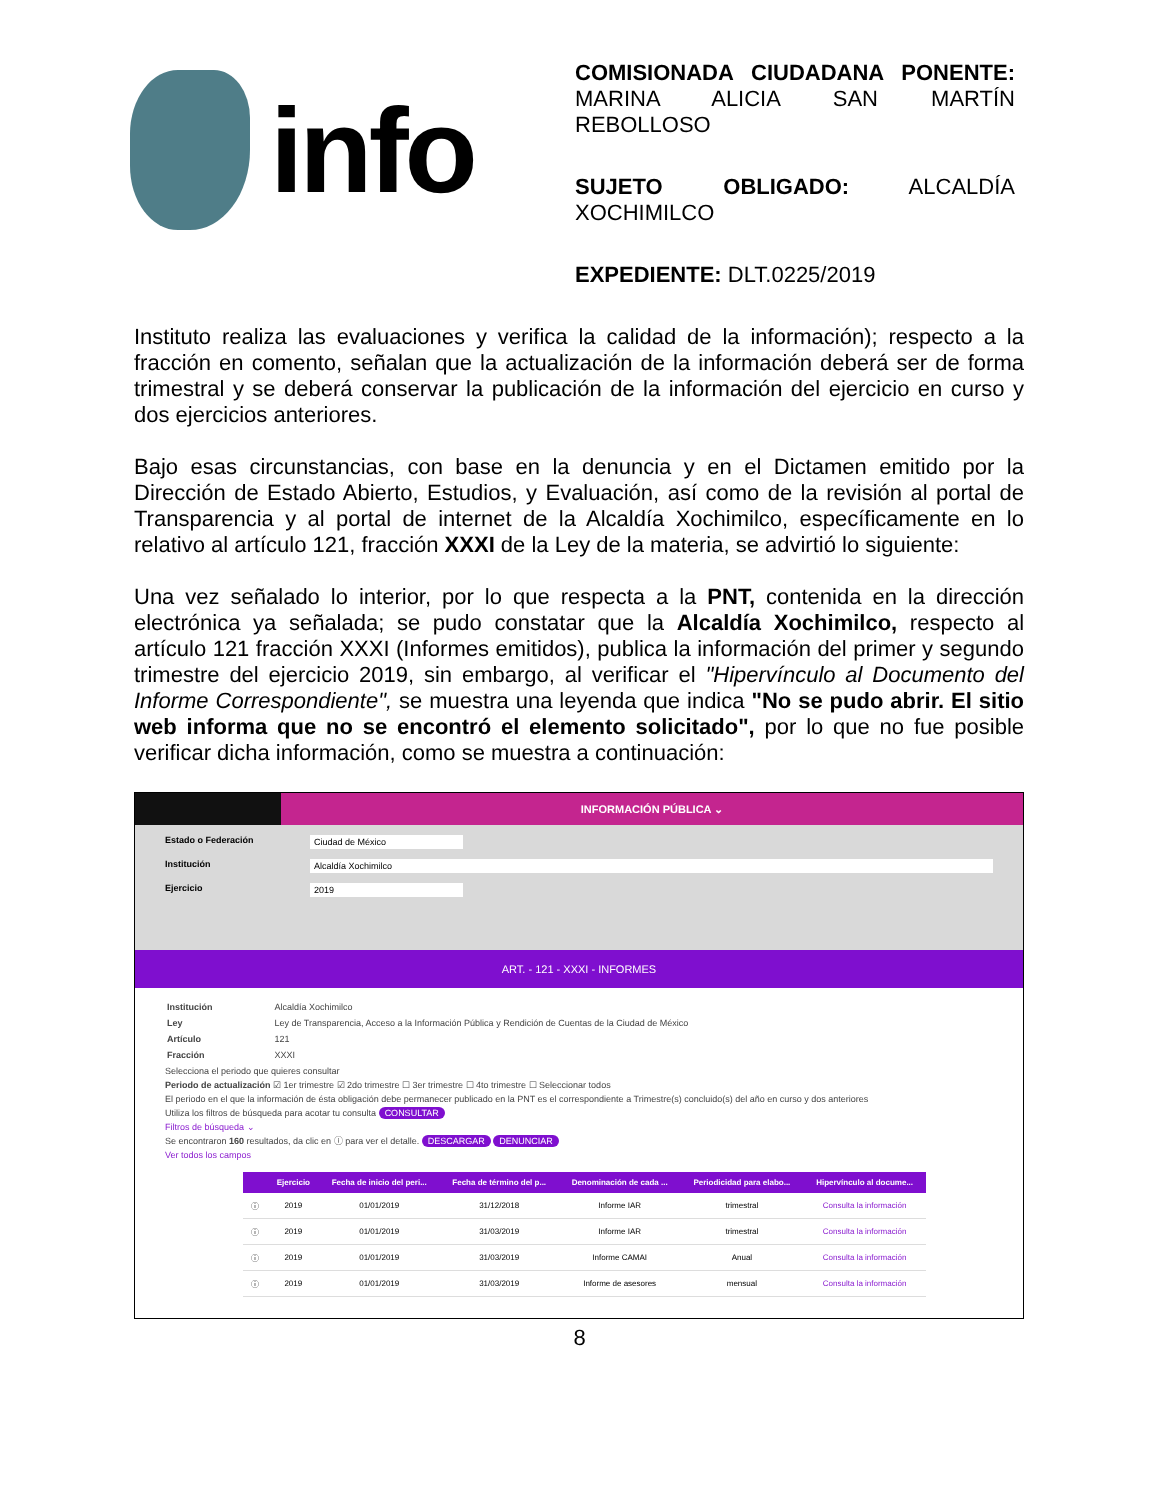info
COMISIONADA CIUDADANA PONENTE: MARINA ALICIA SAN MARTÍN REBOLLOSO
SUJETO OBLIGADO: ALCALDÍA XOCHIMILCO
EXPEDIENTE: DLT.0225/2019
Instituto realiza las evaluaciones y verifica la calidad de la información); respecto a la fracción en comento, señalan que la actualización de la información deberá ser de forma trimestral y se deberá conservar la publicación de la información del ejercicio en curso y dos ejercicios anteriores.
Bajo esas circunstancias, con base en la denuncia y en el Dictamen emitido por la Dirección de Estado Abierto, Estudios, y Evaluación, así como de la revisión al portal de Transparencia y al portal de internet de la Alcaldía Xochimilco, específicamente en lo relativo al artículo 121, fracción XXXI de la Ley de la materia, se advirtió lo siguiente:
Una vez señalado lo interior, por lo que respecta a la PNT, contenida en la dirección electrónica ya señalada; se pudo constatar que la Alcaldía Xochimilco, respecto al artículo 121 fracción XXXI (Informes emitidos), publica la información del primer y segundo trimestre del ejercicio 2019, sin embargo, al verificar el "Hipervínculo al Documento del Informe Correspondiente", se muestra una leyenda que indica "No se pudo abrir. El sitio web informa que no se encontró el elemento solicitado", por lo que no fue posible verificar dicha información, como se muestra a continuación:
INFORMACIÓN PÚBLICA ⌄
Estado o Federación Ciudad de México
Institución Alcaldía Xochimilco
Ejercicio 2019
ART. - 121 - XXXI - INFORMES
| Institución | Alcaldía Xochimilco |
| Ley | Ley de Transparencia, Acceso a la Información Pública y Rendición de Cuentas de la Ciudad de México |
| Artículo | 121 |
| Fracción | XXXI |
Selecciona el periodo que quieres consultar
Periodo de actualización ☑ 1er trimestre ☑ 2do trimestre ☐ 3er trimestre ☐ 4to trimestre ☐ Seleccionar todos
El periodo en el que la información de ésta obligación debe permanecer publicado en la PNT es el correspondiente a Trimestre(s) concluido(s) del año en curso y dos anteriores
Utiliza los filtros de búsqueda para acotar tu consulta CONSULTAR
Filtros de búsqueda ⌄
Se encontraron 160 resultados, da clic en ⓘ para ver el detalle. DESCARGAR DENUNCIAR
Ver todos los campos
| | Ejercicio | Fecha de inicio del peri... | Fecha de término del p... | Denominación de cada ... | Periodicidad para elabo... | Hipervínculo al docume... |
| --- | --- | --- | --- | --- | --- | --- |
| ⓘ | 2019 | 01/01/2019 | 31/12/2018 | Informe IAR | trimestral | Consulta la información |
| ⓘ | 2019 | 01/01/2019 | 31/03/2019 | Informe IAR | trimestral | Consulta la información |
| ⓘ | 2019 | 01/01/2019 | 31/03/2019 | Informe CAMAI | Anual | Consulta la información |
| ⓘ | 2019 | 01/01/2019 | 31/03/2019 | Informe de asesores | mensual | Consulta la información |
8